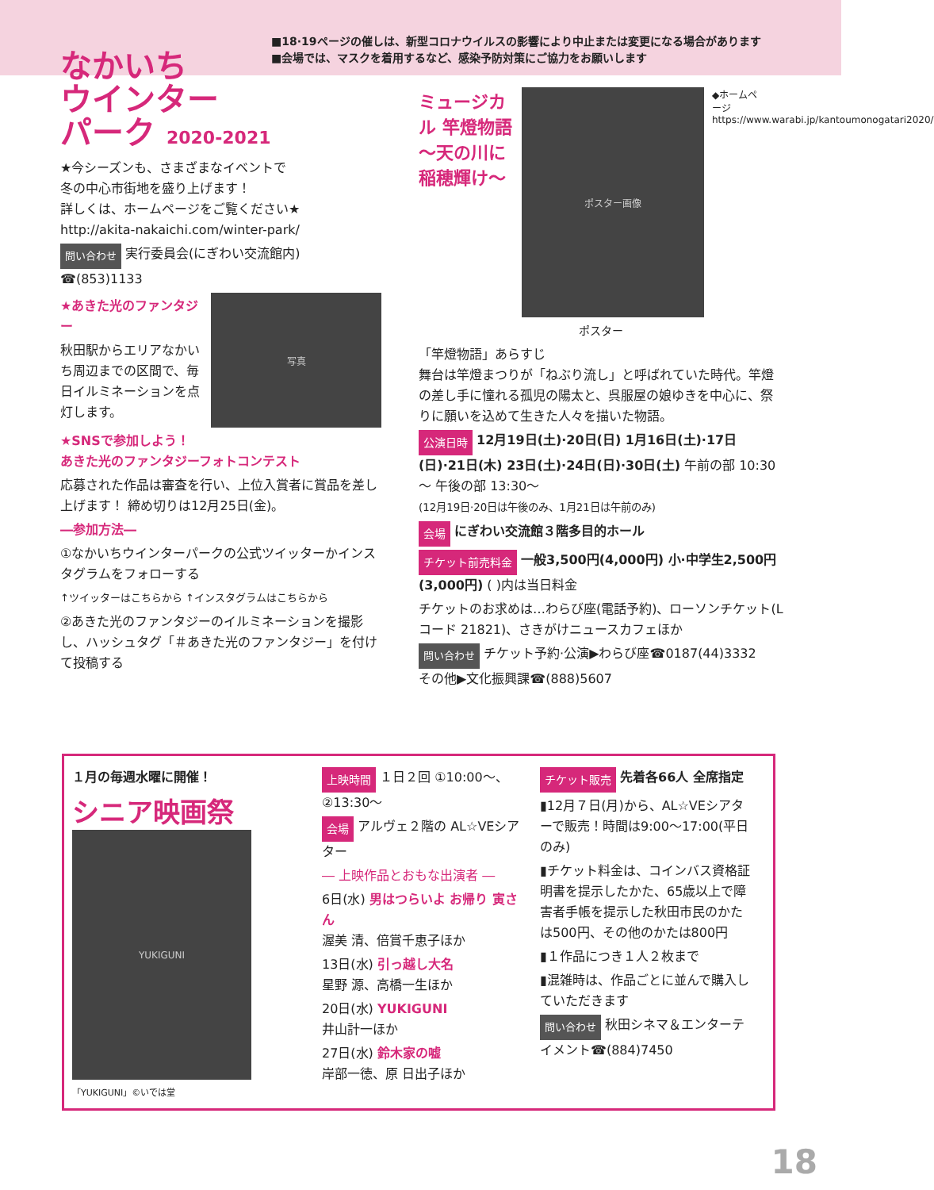■18·19ページの催しは、新型コロナウイルスの影響により中止または変更になる場合があります
■会場では、マスクを着用するなど、感染予防対策にご協力をお願いします
なかいち
ウインター
パーク 2020-2021
★今シーズンも、さまざまなイベントで
冬の中心市街地を盛り上げます！
詳しくは、ホームページをご覧ください★
http://akita-nakaichi.com/winter-park/
問い合わせ 実行委員会(にぎわい交流館内) ☎(853)1133
★あきた光のファンタジー
秋田駅からエリアなかいち周辺までの区間で、毎日イルミネーションを点灯します。
写真
★SNSで参加しよう！
あきた光のファンタジーフォトコンテスト
応募された作品は審査を行い、上位入賞者に賞品を差し上げます！ 締め切りは12月25日(金)。
―参加方法―
①なかいちウインターパークの公式ツイッターかインスタグラムをフォローする
↑ツイッターはこちらから ↑インスタグラムはこちらから
②あきた光のファンタジーのイルミネーションを撮影し、ハッシュタグ「＃あきた光のファンタジー」を付けて投稿する
ミュージカル 竿燈物語 ～天の川に稲穂輝け～
ポスター画像
◆ホームページ https://www.warabi.jp/kantoumonogatari2020/
ポスター
「竿燈物語」あらすじ
舞台は竿燈まつりが「ねぶり流し」と呼ばれていた時代。竿燈の差し手に憧れる孤児の陽太と、呉服屋の娘ゆきを中心に、祭りに願いを込めて生きた人々を描いた物語。
公演日時 12月19日(土)·20日(日) 1月16日(土)·17日(日)·21日(木) 23日(土)·24日(日)·30日(土) 午前の部 10:30～ 午後の部 13:30～
(12月19日·20日は午後のみ、1月21日は午前のみ)
会場 にぎわい交流館３階多目的ホール
チケット前売料金 一般3,500円(4,000円) 小·中学生2,500円(3,000円) ( )内は当日料金
チケットのお求めは…わらび座(電話予約)、ローソンチケット(Lコード 21821)、さきがけニュースカフェほか
問い合わせ チケット予約·公演▶わらび座☎0187(44)3332
その他▶文化振興課☎(888)5607
１月の毎週水曜に開催！
シニア映画祭
YUKIGUNI
「YUKIGUNI」©いでは堂
上映時間 １日２回 ①10:00～、②13:30～
会場 アルヴェ２階の AL☆VEシアター
― 上映作品とおもな出演者 ―
6日(水) 男はつらいよ お帰り 寅さん
渥美 清、倍賞千恵子ほか
13日(水) 引っ越し大名
星野 源、高橋一生ほか
20日(水) YUKIGUNI
井山計一ほか
27日(水) 鈴木家の嘘
岸部一徳、原 日出子ほか
チケット販売 先着各66人 全席指定
▮12月７日(月)から、AL☆VEシアターで販売！時間は9:00～17:00(平日のみ)
▮チケット料金は、コインバス資格証明書を提示したかた、65歳以上で障害者手帳を提示した秋田市民のかたは500円、その他のかたは800円
▮１作品につき１人２枚まで
▮混雑時は、作品ごとに並んで購入していただきます
問い合わせ 秋田シネマ＆エンターテイメント☎(884)7450
18